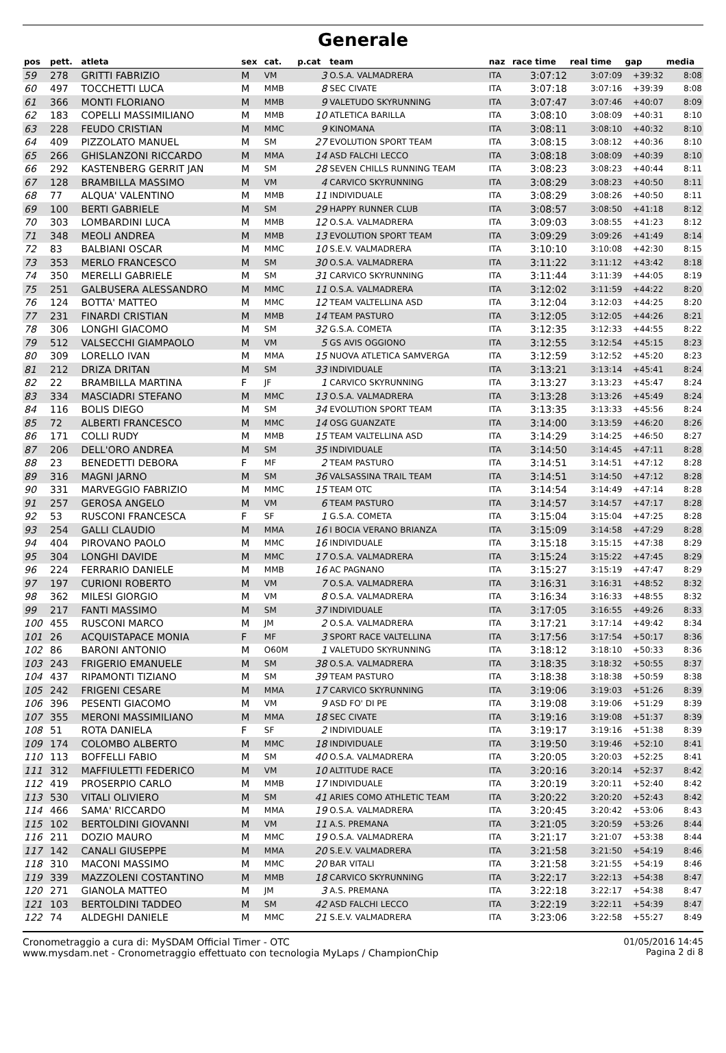Generale
| pos | pett. | atleta | sex | cat. | p.cat | team | naz | race time | real time | gap | media |
| --- | --- | --- | --- | --- | --- | --- | --- | --- | --- | --- | --- |
| 59 | 278 | GRITTI FABRIZIO | M | VM | 3 | O.S.A. VALMADRERA | ITA | 3:07:12 | 3:07:09 | +39:32 | 8:08 |
| 60 | 497 | TOCCHETTI LUCA | M | MMB | 8 | SEC CIVATE | ITA | 3:07:18 | 3:07:16 | +39:39 | 8:08 |
| 61 | 366 | MONTI FLORIANO | M | MMB | 9 | VALETUDO SKYRUNNING | ITA | 3:07:47 | 3:07:46 | +40:07 | 8:09 |
| 62 | 183 | COPELLI MASSIMILIANO | M | MMB | 10 | ATLETICA BARILLA | ITA | 3:08:10 | 3:08:09 | +40:31 | 8:10 |
| 63 | 228 | FEUDO CRISTIAN | M | MMC | 9 | KINOMANA | ITA | 3:08:11 | 3:08:10 | +40:32 | 8:10 |
| 64 | 409 | PIZZOLATO MANUEL | M | SM | 27 | EVOLUTION SPORT TEAM | ITA | 3:08:15 | 3:08:12 | +40:36 | 8:10 |
| 65 | 266 | GHISLANZONI RICCARDO | M | MMA | 14 | ASD FALCHI LECCO | ITA | 3:08:18 | 3:08:09 | +40:39 | 8:10 |
| 66 | 292 | KASTENBERG GERRIT JAN | M | SM | 28 | SEVEN CHILLS RUNNING TEAM | ITA | 3:08:23 | 3:08:23 | +40:44 | 8:11 |
| 67 | 128 | BRAMBILLA MASSIMO | M | VM | 4 | CARVICO SKYRUNNING | ITA | 3:08:29 | 3:08:23 | +40:50 | 8:11 |
| 68 | 77 | ALQUA' VALENTINO | M | MMB | 11 | INDIVIDUALE | ITA | 3:08:29 | 3:08:26 | +40:50 | 8:11 |
| 69 | 100 | BERTI GABRIELE | M | SM | 29 | HAPPY RUNNER CLUB | ITA | 3:08:57 | 3:08:50 | +41:18 | 8:12 |
| 70 | 303 | LOMBARDINI LUCA | M | MMB | 12 | O.S.A. VALMADRERA | ITA | 3:09:03 | 3:08:55 | +41:23 | 8:12 |
| 71 | 348 | MEOLI ANDREA | M | MMB | 13 | EVOLUTION SPORT TEAM | ITA | 3:09:29 | 3:09:26 | +41:49 | 8:14 |
| 72 | 83 | BALBIANI OSCAR | M | MMC | 10 | S.E.V. VALMADRERA | ITA | 3:10:10 | 3:10:08 | +42:30 | 8:15 |
| 73 | 353 | MERLO FRANCESCO | M | SM | 30 | O.S.A. VALMADRERA | ITA | 3:11:22 | 3:11:12 | +43:42 | 8:18 |
| 74 | 350 | MERELLI GABRIELE | M | SM | 31 | CARVICO SKYRUNNING | ITA | 3:11:44 | 3:11:39 | +44:05 | 8:19 |
| 75 | 251 | GALBUSERA ALESSANDRO | M | MMC | 11 | O.S.A. VALMADRERA | ITA | 3:12:02 | 3:11:59 | +44:22 | 8:20 |
| 76 | 124 | BOTTA' MATTEO | M | MMC | 12 | TEAM VALTELLINA ASD | ITA | 3:12:04 | 3:12:03 | +44:25 | 8:20 |
| 77 | 231 | FINARDI CRISTIAN | M | MMB | 14 | TEAM PASTURO | ITA | 3:12:05 | 3:12:05 | +44:26 | 8:21 |
| 78 | 306 | LONGHI GIACOMO | M | SM | 32 | G.S.A. COMETA | ITA | 3:12:35 | 3:12:33 | +44:55 | 8:22 |
| 79 | 512 | VALSECCHI GIAMPAOLO | M | VM | 5 | GS AVIS OGGIONO | ITA | 3:12:55 | 3:12:54 | +45:15 | 8:23 |
| 80 | 309 | LORELLO IVAN | M | MMA | 15 | NUOVA ATLETICA SAMVERGA | ITA | 3:12:59 | 3:12:52 | +45:20 | 8:23 |
| 81 | 212 | DRIZA DRITAN | M | SM | 33 | INDIVIDUALE | ITA | 3:13:21 | 3:13:14 | +45:41 | 8:24 |
| 82 | 22 | BRAMBILLA MARTINA | F | JF | 1 | CARVICO SKYRUNNING | ITA | 3:13:27 | 3:13:23 | +45:47 | 8:24 |
| 83 | 334 | MASCIADRI STEFANO | M | MMC | 13 | O.S.A. VALMADRERA | ITA | 3:13:28 | 3:13:26 | +45:49 | 8:24 |
| 84 | 116 | BOLIS DIEGO | M | SM | 34 | EVOLUTION SPORT TEAM | ITA | 3:13:35 | 3:13:33 | +45:56 | 8:24 |
| 85 | 72 | ALBERTI FRANCESCO | M | MMC | 14 | OSG GUANZATE | ITA | 3:14:00 | 3:13:59 | +46:20 | 8:26 |
| 86 | 171 | COLLI RUDY | M | MMB | 15 | TEAM VALTELLINA ASD | ITA | 3:14:29 | 3:14:25 | +46:50 | 8:27 |
| 87 | 206 | DELL'ORO ANDREA | M | SM | 35 | INDIVIDUALE | ITA | 3:14:50 | 3:14:45 | +47:11 | 8:28 |
| 88 | 23 | BENEDETTI DEBORA | F | MF | 2 | TEAM PASTURO | ITA | 3:14:51 | 3:14:51 | +47:12 | 8:28 |
| 89 | 316 | MAGNI JARNO | M | SM | 36 | VALSASSINA TRAIL TEAM | ITA | 3:14:51 | 3:14:50 | +47:12 | 8:28 |
| 90 | 331 | MARVEGGIO FABRIZIO | M | MMC | 15 | TEAM OTC | ITA | 3:14:54 | 3:14:49 | +47:14 | 8:28 |
| 91 | 257 | GEROSA ANGELO | M | VM | 6 | TEAM PASTURO | ITA | 3:14:57 | 3:14:57 | +47:17 | 8:28 |
| 92 | 53 | RUSCONI FRANCESCA | F | SF | 1 | G.S.A. COMETA | ITA | 3:15:04 | 3:15:04 | +47:25 | 8:28 |
| 93 | 254 | GALLI CLAUDIO | M | MMA | 16 | I BOCIA VERANO BRIANZA | ITA | 3:15:09 | 3:14:58 | +47:29 | 8:28 |
| 94 | 404 | PIROVANO PAOLO | M | MMC | 16 | INDIVIDUALE | ITA | 3:15:18 | 3:15:15 | +47:38 | 8:29 |
| 95 | 304 | LONGHI DAVIDE | M | MMC | 17 | O.S.A. VALMADRERA | ITA | 3:15:24 | 3:15:22 | +47:45 | 8:29 |
| 96 | 224 | FERRARIO DANIELE | M | MMB | 16 | AC PAGNANO | ITA | 3:15:27 | 3:15:19 | +47:47 | 8:29 |
| 97 | 197 | CURIONI ROBERTO | M | VM | 7 | O.S.A. VALMADRERA | ITA | 3:16:31 | 3:16:31 | +48:52 | 8:32 |
| 98 | 362 | MILESI GIORGIO | M | VM | 8 | O.S.A. VALMADRERA | ITA | 3:16:34 | 3:16:33 | +48:55 | 8:32 |
| 99 | 217 | FANTI MASSIMO | M | SM | 37 | INDIVIDUALE | ITA | 3:17:05 | 3:16:55 | +49:26 | 8:33 |
| 100 | 455 | RUSCONI MARCO | M | JM | 2 | O.S.A. VALMADRERA | ITA | 3:17:21 | 3:17:14 | +49:42 | 8:34 |
| 101 | 26 | ACQUISTAPACE MONIA | F | MF | 3 | SPORT RACE VALTELLINA | ITA | 3:17:56 | 3:17:54 | +50:17 | 8:36 |
| 102 | 86 | BARONI ANTONIO | M | O60M | 1 | VALETUDO SKYRUNNING | ITA | 3:18:12 | 3:18:10 | +50:33 | 8:36 |
| 103 | 243 | FRIGERIO EMANUELE | M | SM | 38 | O.S.A. VALMADRERA | ITA | 3:18:35 | 3:18:32 | +50:55 | 8:37 |
| 104 | 437 | RIPAMONTI TIZIANO | M | SM | 39 | TEAM PASTURO | ITA | 3:18:38 | 3:18:38 | +50:59 | 8:38 |
| 105 | 242 | FRIGENI CESARE | M | MMA | 17 | CARVICO SKYRUNNING | ITA | 3:19:06 | 3:19:03 | +51:26 | 8:39 |
| 106 | 396 | PESENTI GIACOMO | M | VM | 9 | ASD FO' DI PE | ITA | 3:19:08 | 3:19:06 | +51:29 | 8:39 |
| 107 | 355 | MERONI MASSIMILIANO | M | MMA | 18 | SEC CIVATE | ITA | 3:19:16 | 3:19:08 | +51:37 | 8:39 |
| 108 | 51 | ROTA DANIELA | F | SF | 2 | INDIVIDUALE | ITA | 3:19:17 | 3:19:16 | +51:38 | 8:39 |
| 109 | 174 | COLOMBO ALBERTO | M | MMC | 18 | INDIVIDUALE | ITA | 3:19:50 | 3:19:46 | +52:10 | 8:41 |
| 110 | 113 | BOFFELLI FABIO | M | SM | 40 | O.S.A. VALMADRERA | ITA | 3:20:05 | 3:20:03 | +52:25 | 8:41 |
| 111 | 312 | MAFFIULETTI FEDERICO | M | VM | 10 | ALTITUDE RACE | ITA | 3:20:16 | 3:20:14 | +52:37 | 8:42 |
| 112 | 419 | PROSERPIO CARLO | M | MMB | 17 | INDIVIDUALE | ITA | 3:20:19 | 3:20:11 | +52:40 | 8:42 |
| 113 | 530 | VITALI OLIVIERO | M | SM | 41 | ARIES COMO ATHLETIC TEAM | ITA | 3:20:22 | 3:20:20 | +52:43 | 8:42 |
| 114 | 466 | SAMA' RICCARDO | M | MMA | 19 | O.S.A. VALMADRERA | ITA | 3:20:45 | 3:20:42 | +53:06 | 8:43 |
| 115 | 102 | BERTOLDINI GIOVANNI | M | VM | 11 | A.S. PREMANA | ITA | 3:21:05 | 3:20:59 | +53:26 | 8:44 |
| 116 | 211 | DOZIO MAURO | M | MMC | 19 | O.S.A. VALMADRERA | ITA | 3:21:17 | 3:21:07 | +53:38 | 8:44 |
| 117 | 142 | CANALI GIUSEPPE | M | MMA | 20 | S.E.V. VALMADRERA | ITA | 3:21:58 | 3:21:50 | +54:19 | 8:46 |
| 118 | 310 | MACONI MASSIMO | M | MMC | 20 | BAR VITALI | ITA | 3:21:58 | 3:21:55 | +54:19 | 8:46 |
| 119 | 339 | MAZZOLENI COSTANTINO | M | MMB | 18 | CARVICO SKYRUNNING | ITA | 3:22:17 | 3:22:13 | +54:38 | 8:47 |
| 120 | 271 | GIANOLA MATTEO | M | JM | 3 | A.S. PREMANA | ITA | 3:22:18 | 3:22:17 | +54:38 | 8:47 |
| 121 | 103 | BERTOLDINI TADDEO | M | SM | 42 | ASD FALCHI LECCO | ITA | 3:22:19 | 3:22:11 | +54:39 | 8:47 |
| 122 | 74 | ALDEGHI DANIELE | M | MMC | 21 | S.E.V. VALMADRERA | ITA | 3:23:06 | 3:22:58 | +55:27 | 8:49 |
Cronometraggio a cura di: MySDAM Official Timer - OTC
www.mysdam.net - Cronometraggio effettuato con tecnologia MyLaps / ChampionChip
01/05/2016 14:45
Pagina 2 di 8